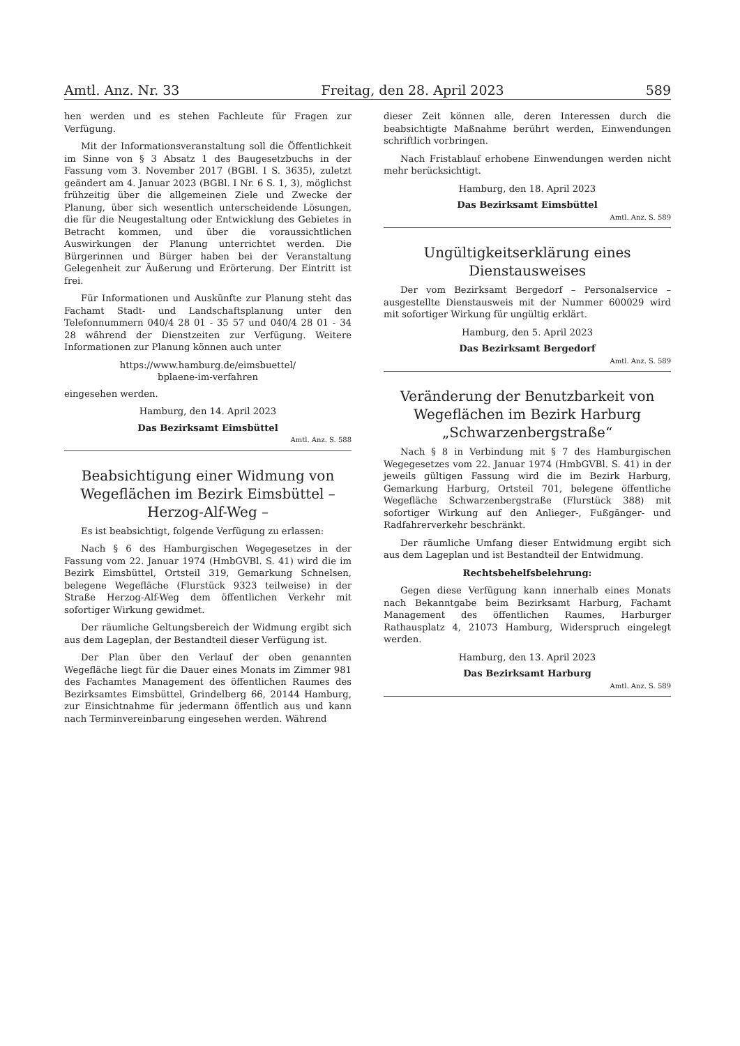Amtl. Anz. Nr. 33 Freitag, den 28. April 2023 589
hen werden und es stehen Fachleute für Fragen zur Verfügung.
Mit der Informationsveranstaltung soll die Öffentlichkeit im Sinne von § 3 Absatz 1 des Baugesetzbuchs in der Fassung vom 3. November 2017 (BGBl. I S. 3635), zuletzt geändert am 4. Januar 2023 (BGBl. I Nr. 6 S. 1, 3), möglichst frühzeitig über die allgemeinen Ziele und Zwecke der Planung, über sich wesentlich unterscheidende Lösungen, die für die Neugestaltung oder Entwicklung des Gebietes in Betracht kommen, und über die voraussichtlichen Auswirkungen der Planung unterrichtet werden. Die Bürgerinnen und Bürger haben bei der Veranstaltung Gelegenheit zur Äußerung und Erörterung. Der Eintritt ist frei.
Für Informationen und Auskünfte zur Planung steht das Fachamt Stadt- und Landschaftsplanung unter den Telefonnummern 040/4 28 01 - 35 57 und 040/4 28 01 - 34 28 während der Dienstzeiten zur Verfügung. Weitere Informationen zur Planung können auch unter
https://www.hamburg.de/eimsbuettel/
bplaene-im-verfahren
eingesehen werden.
Hamburg, den 14. April 2023
Das Bezirksamt Eimsbüttel
Amtl. Anz. S. 588
Beabsichtigung einer Widmung von Wegeflächen im Bezirk Eimsbüttel – Herzog-Alf-Weg –
Es ist beabsichtigt, folgende Verfügung zu erlassen:
Nach § 6 des Hamburgischen Wegegesetzes in der Fassung vom 22. Januar 1974 (HmbGVBl. S. 41) wird die im Bezirk Eimsbüttel, Ortsteil 319, Gemarkung Schnelsen, belegene Wegefläche (Flurstück 9323 teilweise) in der Straße Herzog-Alf-Weg dem öffentlichen Verkehr mit sofortiger Wirkung gewidmet.
Der räumliche Geltungsbereich der Widmung ergibt sich aus dem Lageplan, der Bestandteil dieser Verfügung ist.
Der Plan über den Verlauf der oben genannten Wegefläche liegt für die Dauer eines Monats im Zimmer 981 des Fachamtes Management des öffentlichen Raumes des Bezirksamtes Eimsbüttel, Grindelberg 66, 20144 Hamburg, zur Einsichtnahme für jedermann öffentlich aus und kann nach Terminvereinbarung eingesehen werden. Während
dieser Zeit können alle, deren Interessen durch die beabsichtigte Maßnahme berührt werden, Einwendungen schriftlich vorbringen.
Nach Fristablauf erhobene Einwendungen werden nicht mehr berücksichtigt.
Hamburg, den 18. April 2023
Das Bezirksamt Eimsbüttel
Amtl. Anz. S. 589
Ungültigkeitserklärung eines Dienstausweises
Der vom Bezirksamt Bergedorf – Personalservice – ausgestellte Dienstausweis mit der Nummer 600029 wird mit sofortiger Wirkung für ungültig erklärt.
Hamburg, den 5. April 2023
Das Bezirksamt Bergedorf
Amtl. Anz. S. 589
Veränderung der Benutzbarkeit von Wegeflächen im Bezirk Harburg „Schwarzenbergstraße“
Nach § 8 in Verbindung mit § 7 des Hamburgischen Wegegesetzes vom 22. Januar 1974 (HmbGVBl. S. 41) in der jeweils gültigen Fassung wird die im Bezirk Harburg, Gemarkung Harburg, Ortsteil 701, belegene öffentliche Wegefläche Schwarzenbergstraße (Flurstück 388) mit sofortiger Wirkung auf den Anlieger-, Fußgänger- und Radfahrerverkehr beschränkt.
Der räumliche Umfang dieser Entwidmung ergibt sich aus dem Lageplan und ist Bestandteil der Entwidmung.
Rechtsbehelfsbelehrung:
Gegen diese Verfügung kann innerhalb eines Monats nach Bekanntgabe beim Bezirksamt Harburg, Fachamt Management des öffentlichen Raumes, Harburger Rathausplatz 4, 21073 Hamburg, Widerspruch eingelegt werden.
Hamburg, den 13. April 2023
Das Bezirksamt Harburg
Amtl. Anz. S. 589